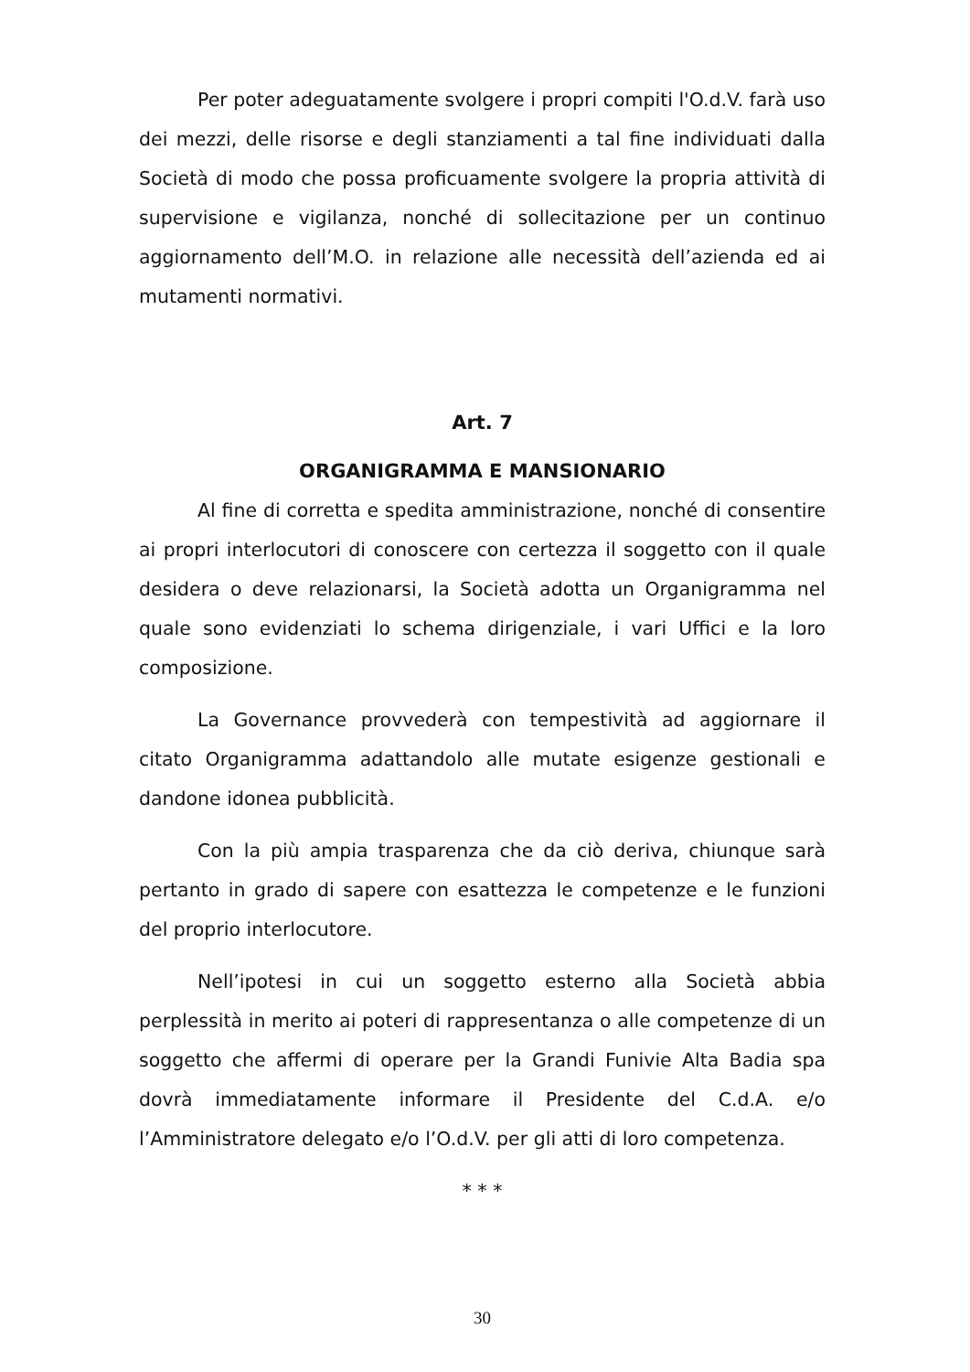Per poter adeguatamente svolgere i propri compiti l'O.d.V. farà uso dei mezzi, delle risorse e degli stanziamenti a tal fine individuati dalla Società di modo che possa proficuamente svolgere la propria attività di supervisione e vigilanza, nonché di sollecitazione per un continuo aggiornamento dell’M.O. in relazione alle necessità dell’azienda ed ai mutamenti normativi.
Art. 7
ORGANIGRAMMA E MANSIONARIO
Al fine di corretta e spedita amministrazione, nonché di consentire ai propri interlocutori di conoscere con certezza il soggetto con il quale desidera o deve relazionarsi, la Società adotta un Organigramma nel quale sono evidenziati lo schema dirigenziale, i vari Uffici e la loro composizione.
La Governance provvederà con tempestività ad aggiornare il citato Organigramma adattandolo alle mutate esigenze gestionali e dandone idonea pubblicità.
Con la più ampia trasparenza che da ciò deriva, chiunque sarà pertanto in grado di sapere con esattezza le competenze e le funzioni del proprio interlocutore.
Nell’ipotesi in cui un soggetto esterno alla Società abbia perplessità in merito ai poteri di rappresentanza o alle competenze di un soggetto che affermi di operare per la Grandi Funivie Alta Badia spa dovrà immediatamente informare il Presidente del C.d.A. e/o l’Amministratore delegato e/o l’O.d.V. per gli atti di loro competenza.
* * *
30